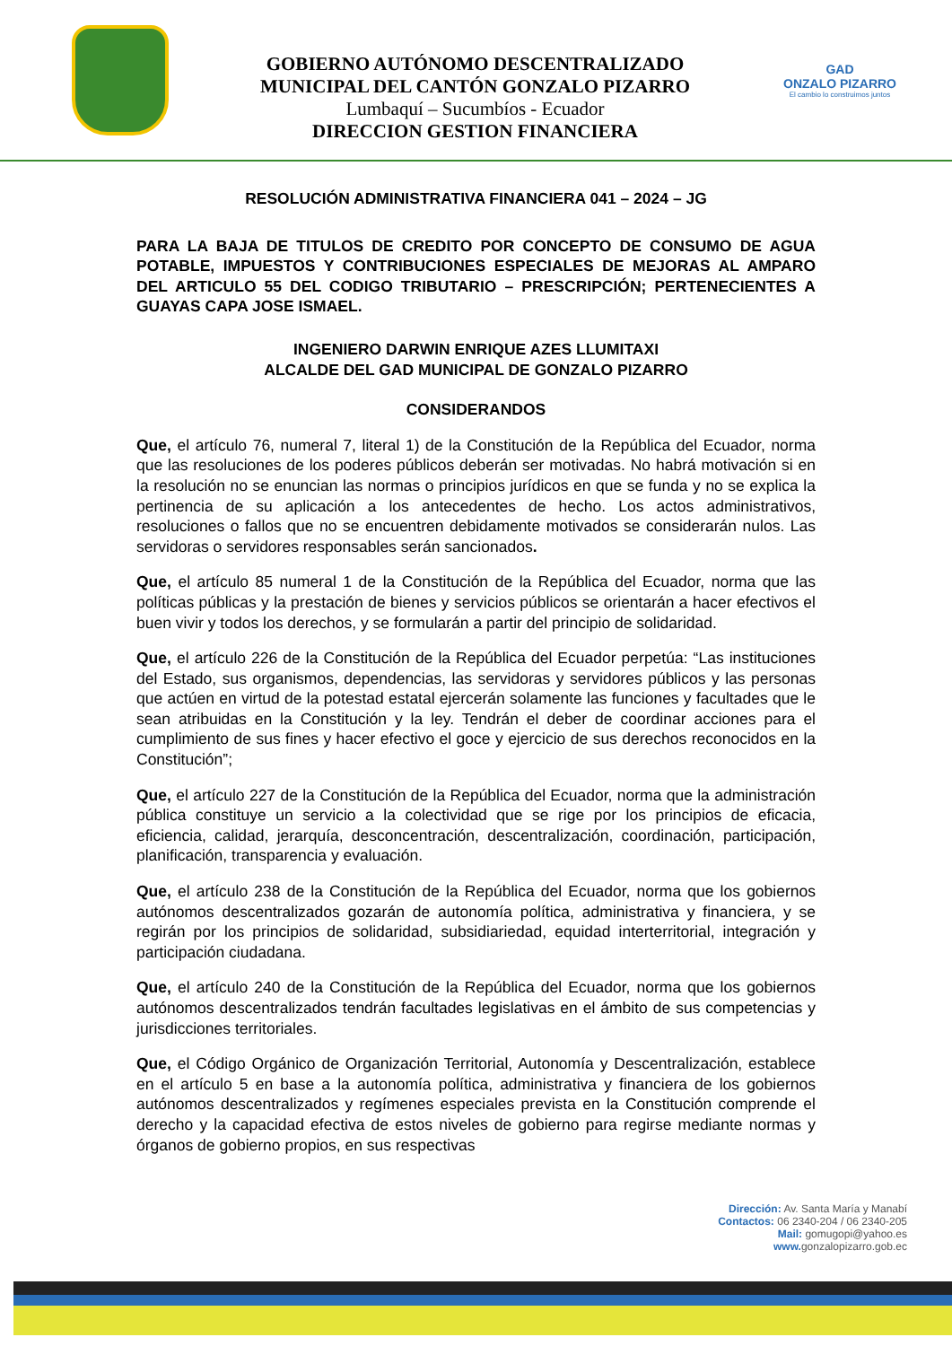GOBIERNO AUTÓNOMO DESCENTRALIZADO
MUNICIPAL DEL CANTÓN GONZALO PIZARRO
Lumbaquí – Sucumbíos - Ecuador
DIRECCION GESTION FINANCIERA
GAD
ONZALO PIZARRO
El cambio lo construimos juntos
RESOLUCIÓN ADMINISTRATIVA FINANCIERA 041 – 2024 – JG
PARA LA BAJA DE TITULOS DE CREDITO POR CONCEPTO DE CONSUMO DE AGUA POTABLE, IMPUESTOS Y CONTRIBUCIONES ESPECIALES DE MEJORAS AL AMPARO DEL ARTICULO 55 DEL CODIGO TRIBUTARIO – PRESCRIPCIÓN; PERTENECIENTES A GUAYAS CAPA JOSE ISMAEL.
INGENIERO DARWIN ENRIQUE AZES LLUMITAXI
ALCALDE DEL GAD MUNICIPAL DE GONZALO PIZARRO
CONSIDERANDOS
Que, el artículo 76, numeral 7, literal 1) de la Constitución de la República del Ecuador, norma que las resoluciones de los poderes públicos deberán ser motivadas. No habrá motivación si en la resolución no se enuncian las normas o principios jurídicos en que se funda y no se explica la pertinencia de su aplicación a los antecedentes de hecho. Los actos administrativos, resoluciones o fallos que no se encuentren debidamente motivados se considerarán nulos. Las servidoras o servidores responsables serán sancionados.
Que, el artículo 85 numeral 1 de la Constitución de la República del Ecuador, norma que las políticas públicas y la prestación de bienes y servicios públicos se orientarán a hacer efectivos el buen vivir y todos los derechos, y se formularán a partir del principio de solidaridad.
Que, el artículo 226 de la Constitución de la República del Ecuador perpetúa: “Las instituciones del Estado, sus organismos, dependencias, las servidoras y servidores públicos y las personas que actúen en virtud de la potestad estatal ejercerán solamente las funciones y facultades que le sean atribuidas en la Constitución y la ley. Tendrán el deber de coordinar acciones para el cumplimiento de sus fines y hacer efectivo el goce y ejercicio de sus derechos reconocidos en la Constitución”;
Que, el artículo 227 de la Constitución de la República del Ecuador, norma que la administración pública constituye un servicio a la colectividad que se rige por los principios de eficacia, eficiencia, calidad, jerarquía, desconcentración, descentralización, coordinación, participación, planificación, transparencia y evaluación.
Que, el artículo 238 de la Constitución de la República del Ecuador, norma que los gobiernos autónomos descentralizados gozarán de autonomía política, administrativa y financiera, y se regirán por los principios de solidaridad, subsidiariedad, equidad interterritorial, integración y participación ciudadana.
Que, el artículo 240 de la Constitución de la República del Ecuador, norma que los gobiernos autónomos descentralizados tendrán facultades legislativas en el ámbito de sus competencias y jurisdicciones territoriales.
Que, el Código Orgánico de Organización Territorial, Autonomía y Descentralización, establece en el artículo 5 en base a la autonomía política, administrativa y financiera de los gobiernos autónomos descentralizados y regímenes especiales prevista en la Constitución comprende el derecho y la capacidad efectiva de estos niveles de gobierno para regirse mediante normas y órganos de gobierno propios, en sus respectivas
Dirección: Av. Santa María y Manabí
Contactos: 06 2340-204 / 06 2340-205
Mail: gomugopi@yahoo.es
www. gonzalopizarro.gob.ec